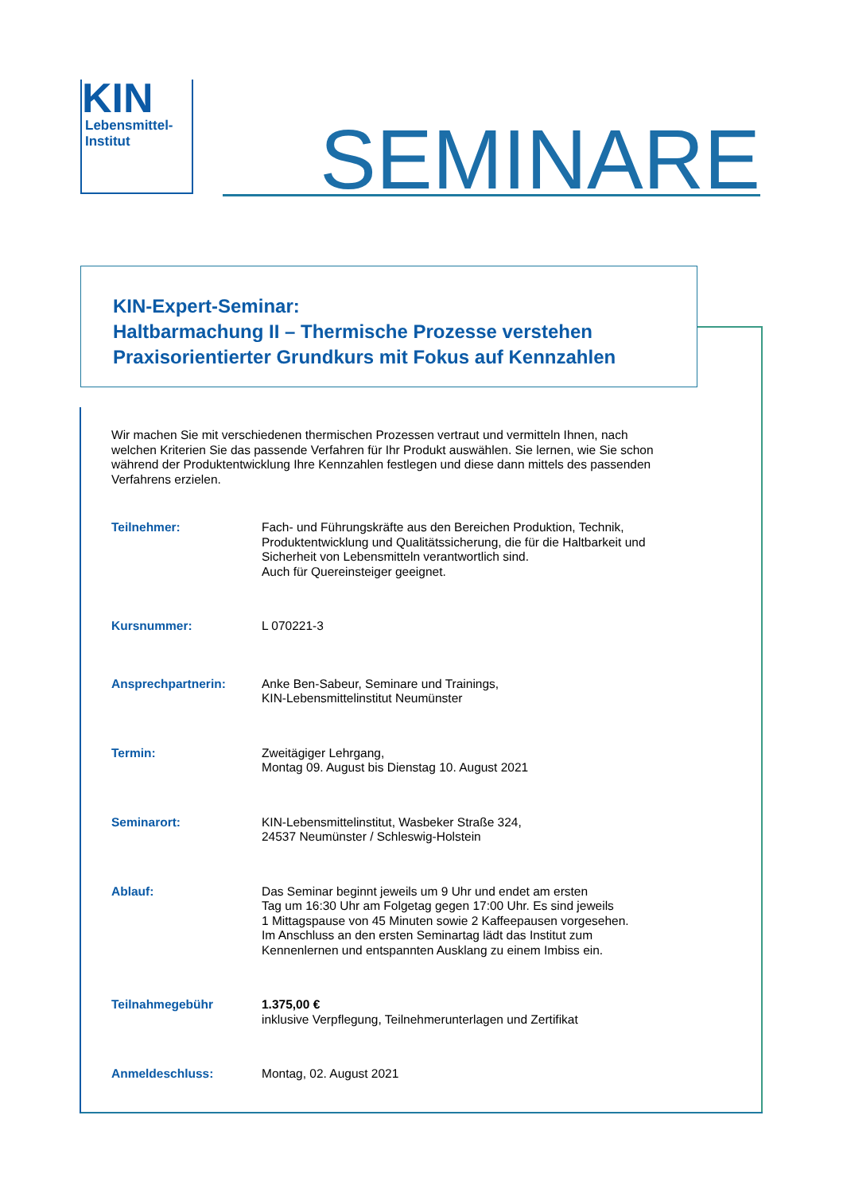KIN
Lebensmittel-
Institut
SEMINARE
KIN-Expert-Seminar:
Haltbarmachung II – Thermische Prozesse verstehen
Praxisorientierter Grundkurs mit Fokus auf Kennzahlen
Wir machen Sie mit verschiedenen thermischen Prozessen vertraut und vermitteln Ihnen, nach welchen Kriterien Sie das passende Verfahren für Ihr Produkt auswählen. Sie lernen, wie Sie schon während der Produktentwicklung Ihre Kennzahlen festlegen und diese dann mittels des passenden Verfahrens erzielen.
| Teilnehmer: | Fach- und Führungskräfte aus den Bereichen Produktion, Technik, Produktentwicklung und Qualitätssicherung, die für die Haltbarkeit und Sicherheit von Lebensmitteln verantwortlich sind. Auch für Quereinsteiger geeignet. |
| Kursnummer: | L 070221-3 |
| Ansprechpartnerin: | Anke Ben-Sabeur, Seminare und Trainings, KIN-Lebensmittelinstitut Neumünster |
| Termin: | Zweitägiger Lehrgang, Montag 09. August bis Dienstag 10. August 2021 |
| Seminarort: | KIN-Lebensmittelinstitut, Wasbeker Straße 324, 24537 Neumünster / Schleswig-Holstein |
| Ablauf: | Das Seminar beginnt jeweils um 9 Uhr und endet am ersten Tag um 16:30 Uhr am Folgetag gegen 17:00 Uhr. Es sind jeweils 1 Mittagspause von 45 Minuten sowie 2 Kaffeepausen vorgesehen. Im Anschluss an den ersten Seminartag lädt das Institut zum Kennenlernen und entspannten Ausklang zu einem Imbiss ein. |
| Teilnahmegebühr | 1.375,00 € inklusive Verpflegung, Teilnehmerunterlagen und Zertifikat |
| Anmeldeschluss: | Montag, 02. August 2021 |